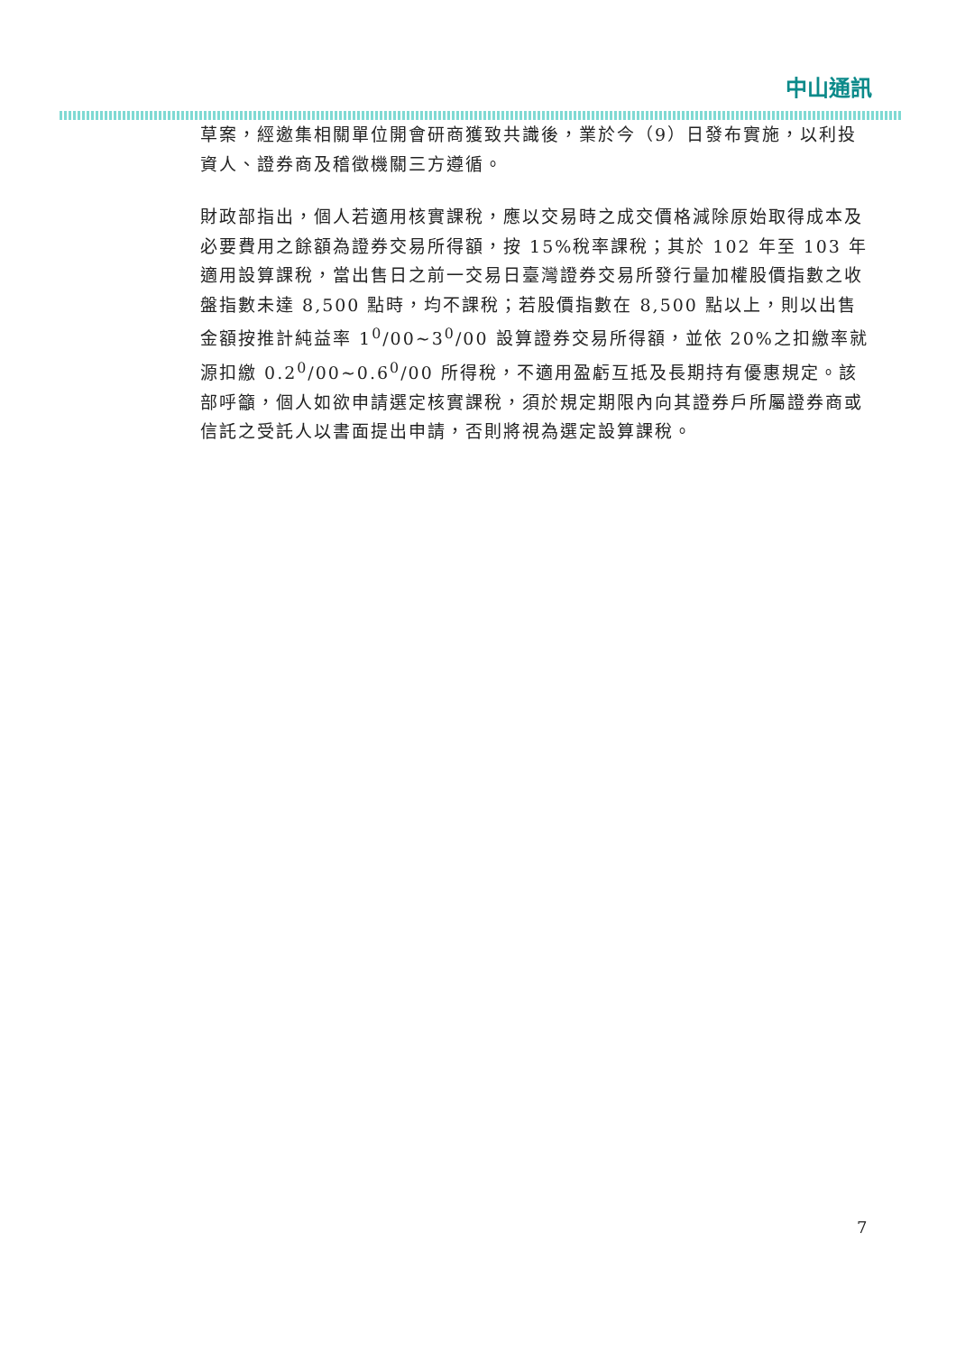中山通訊
草案，經邀集相關單位開會研商獲致共識後，業於今（9）日發布實施，以利投資人、證券商及稽徵機關三方遵循。
財政部指出，個人若適用核實課稅，應以交易時之成交價格減除原始取得成本及必要費用之餘額為證券交易所得額，按 15%稅率課稅；其於 102 年至 103 年適用設算課稅，當出售日之前一交易日臺灣證券交易所發行量加權股價指數之收盤指數未達 8,500 點時，均不課稅；若股價指數在 8,500 點以上，則以出售金額按推計純益率 1<sup>0</sup>/00~3<sup>0</sup>/00 設算證券交易所得額，並依 20%之扣繳率就源扣繳 0.2<sup>0</sup>/00~0.6<sup>0</sup>/00 所得稅，不適用盈虧互抵及長期持有優惠規定。該部呼籲，個人如欲申請選定核實課稅，須於規定期限內向其證券戶所屬證券商或信託之受託人以書面提出申請，否則將視為選定設算課稅。
7